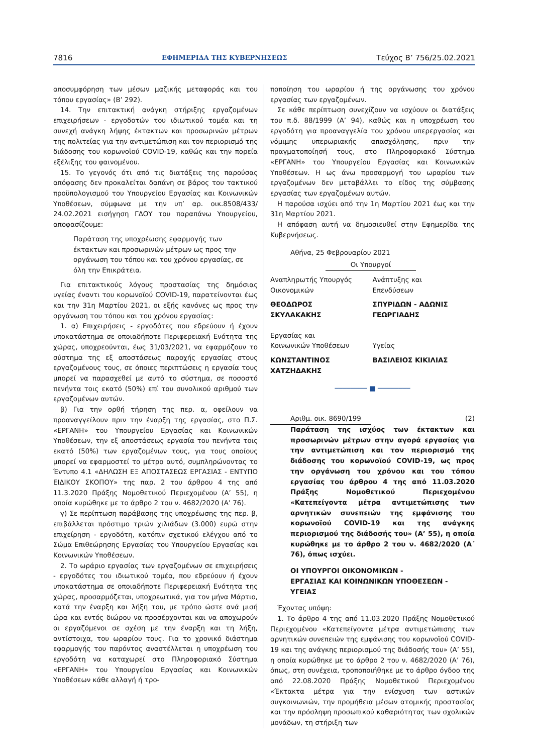7816 ΕΦΗΜΕΡΙΔΑ ΤΗΣ ΚΥΒΕΡΝΗΣΕΩΣ Τεύχος B’ 756/25.02.2021
αποσυμφόρηση των μέσων μαζικής μεταφοράς και του τόπου εργασίας» (Β’ 292).
14. Την επιτακτική ανάγκη στήριξης εργαζομένων επιχειρήσεων - εργοδοτών του ιδιωτικού τομέα και τη συνεχή ανάγκη λήψης έκτακτων και προσωρινών μέτρων της πολιτείας για την αντιμετώπιση και τον περιορισμό της διάδοσης του κορωνοϊού COVID-19, καθώς και την πορεία εξέλιξης του φαινομένου.
15. Το γεγονός ότι από τις διατάξεις της παρούσας απόφασης δεν προκαλείται δαπάνη σε βάρος του τακτικού προϋπολογισμού του Υπουργείου Εργασίας και Κοινωνικών Υποθέσεων, σύμφωνα με την υπ’ αρ. οικ.8508/433/ 24.02.2021 εισήγηση ΓΔΟΥ του παραπάνω Υπουργείου, αποφασίζουμε:
Παράταση της υποχρέωσης εφαρμογής των έκτακτων και προσωρινών μέτρων ως προς την οργάνωση του τόπου και του χρόνου εργασίας, σε όλη την Επικράτεια.
Για επιτακτικούς λόγους προστασίας της δημόσιας υγείας έναντι του κορωνοϊού COVID-19, παρατείνονται έως και την 31η Μαρτίου 2021, οι εξής κανόνες ως προς την οργάνωση του τόπου και του χρόνου εργασίας:
1. α) Επιχειρήσεις - εργοδότες που εδρεύουν ή έχουν υποκατάστημα σε οποιαδήποτε Περιφερειακή Ενότητα της χώρας, υποχρεούνται, έως 31/03/2021, να εφαρμόζουν το σύστημα της εξ αποστάσεως παροχής εργασίας στους εργαζομένους τους, σε όποιες περιπτώσεις η εργασία τους μπορεί να παρασχεθεί με αυτό το σύστημα, σε ποσοστό πενήντα τοις εκατό (50%) επί του συνολικού αριθμού των εργαζομένων αυτών.
β) Για την ορθή τήρηση της περ. α, οφείλουν να προαναγγείλουν πριν την έναρξη της εργασίας, στο Π.Σ. «ΕΡΓΑΝΗ» του Υπουργείου Εργασίας και Κοινωνικών Υποθέσεων, την εξ αποστάσεως εργασία του πενήντα τοις εκατό (50%) των εργαζομένων τους, για τους οποίους μπορεί να εφαρμοστεί το μέτρο αυτό, συμπληρώνοντας το Έντυπο 4.1 «ΔΗΛΩΣΗ ΕΞ ΑΠΟΣΤΑΣΕΩΣ ΕΡΓΑΣΙΑΣ - ΕΝΤΥΠΟ ΕΙΔΙΚΟΥ ΣΚΟΠΟΥ» της παρ. 2 του άρθρου 4 της από 11.3.2020 Πράξης Νομοθετικού Περιεχομένου (Α’ 55), η οποία κυρώθηκε με το άρθρο 2 του ν. 4682/2020 (Α’ 76).
γ) Σε περίπτωση παράβασης της υποχρέωσης της περ. β, επιβάλλεται πρόστιμο τριών χιλιάδων (3.000) ευρώ στην επιχείρηση - εργοδότη, κατόπιν σχετικού ελέγχου από το Σώμα Επιθεώρησης Εργασίας του Υπουργείου Εργασίας και Κοινωνικών Υποθέσεων.
2. Το ωράριο εργασίας των εργαζομένων σε επιχειρήσεις - εργοδότες του ιδιωτικού τομέα, που εδρεύουν ή έχουν υποκατάστημα σε οποιαδήποτε Περιφερειακή Ενότητα της χώρας, προσαρμόζεται, υποχρεωτικά, για τον μήνα Μάρτιο, κατά την έναρξη και λήξη του, με τρόπο ώστε ανά μισή ώρα και εντός διώρου να προσέρχονται και να αποχωρούν οι εργαζόμενοι σε σχέση με την έναρξη και τη λήξη, αντίστοιχα, του ωραρίου τους. Για το χρονικό διάστημα εφαρμογής του παρόντος αναστέλλεται η υποχρέωση του εργοδότη να καταχωρεί στο Πληροφοριακό Σύστημα «ΕΡΓΑΝΗ» του Υπουργείου Εργασίας και Κοινωνικών Υποθέσεων κάθε αλλαγή ή τρο-
ποποίηση του ωραρίου ή της οργάνωσης του χρόνου εργασίας των εργαζομένων.
Σε κάθε περίπτωση συνεχίζουν να ισχύουν οι διατάξεις του π.δ. 88/1999 (Α’ 94), καθώς και η υποχρέωση του εργοδότη για προαναγγελία του χρόνου υπερεργασίας και νόμιμης υπερωριακής απασχόλησης, πριν την πραγματοποίησή τους, στο Πληροφοριακό Σύστημα «ΕΡΓΑΝΗ» του Υπουργείου Εργασίας και Κοινωνικών Υποθέσεων. Η ως άνω προσαρμογή του ωραρίου των εργαζομένων δεν μεταβάλλει το είδος της σύμβασης εργασίας των εργαζομένων αυτών.
Η παρούσα ισχύει από την 1η Μαρτίου 2021 έως και την 31η Μαρτίου 2021.
Η απόφαση αυτή να δημοσιευθεί στην Εφημερίδα της Κυβερνήσεως.
Αθήνα, 25 Φεβρουαρίου 2021
Οι Υπουργοί
Αναπληρωτής Υπουργός
Οικονομικών
Ανάπτυξης και
Επενδύσεων
ΘΕΟΔΩΡΟΣ
ΣΚΥΛΑΚΑΚΗΣ
ΣΠΥΡΙΔΩΝ - ΑΔΩΝΙΣ
ΓΕΩΡΓΙΑΔΗΣ
Εργασίας και
Κοινωνικών Υποθέσεων
Υγείας
ΚΩΝΣΤΑΝΤΙΝΟΣ
ΧΑΤΖΗΔΑΚΗΣ
ΒΑΣΙΛΕΙΟΣ ΚΙΚΙΛΙΑΣ
──────── ■ ────────
Αριθμ. οικ. 8690/199 (2)
Παράταση της ισχύος των έκτακτων και προσωρινών μέτρων στην αγορά εργασίας για την αντιμετώπιση και τον περιορισμό της διάδοσης του κορωνοϊού COVID-19, ως προς την οργάνωση του χρόνου και του τόπου εργασίας του άρθρου 4 της από 11.03.2020 Πράξης Νομοθετικού Περιεχομένου «Κατεπείγοντα μέτρα αντιμετώπισης των αρνητικών συνεπειών της εμφάνισης του κορωνοϊού COVID-19 και της ανάγκης περιορισμού της διάδοσής του» (Α’ 55), η οποία κυρώθηκε με το άρθρο 2 του ν. 4682/2020 (Α΄ 76), όπως ισχύει.
ΟΙ ΥΠΟΥΡΓΟΙ ΟΙΚΟΝΟΜΙΚΩΝ -
ΕΡΓΑΣΙΑΣ ΚΑΙ ΚΟΙΝΩΝΙΚΩΝ ΥΠΟΘΕΣΕΩΝ -
ΥΓΕΙΑΣ
Έχοντας υπόψη:
1. Το άρθρο 4 της από 11.03.2020 Πράξης Νομοθετικού Περιεχομένου «Κατεπείγοντα μέτρα αντιμετώπισης των αρνητικών συνεπειών της εμφάνισης του κορωνοϊού COVID-19 και της ανάγκης περιορισμού της διάδοσής του» (Α’ 55), η οποία κυρώθηκε με το άρθρο 2 του ν. 4682/2020 (Α’ 76), όπως, στη συνέχεια, τροποποιήθηκε με το άρθρο όγδοο της από 22.08.2020 Πράξης Νομοθετικού Περιεχομένου «Έκτακτα μέτρα για την ενίσχυση των αστικών συγκοινωνιών, την προμήθεια μέσων ατομικής προστασίας και την πρόσληψη προσωπικού καθαριότητας των σχολικών μονάδων, τη στήριξη των